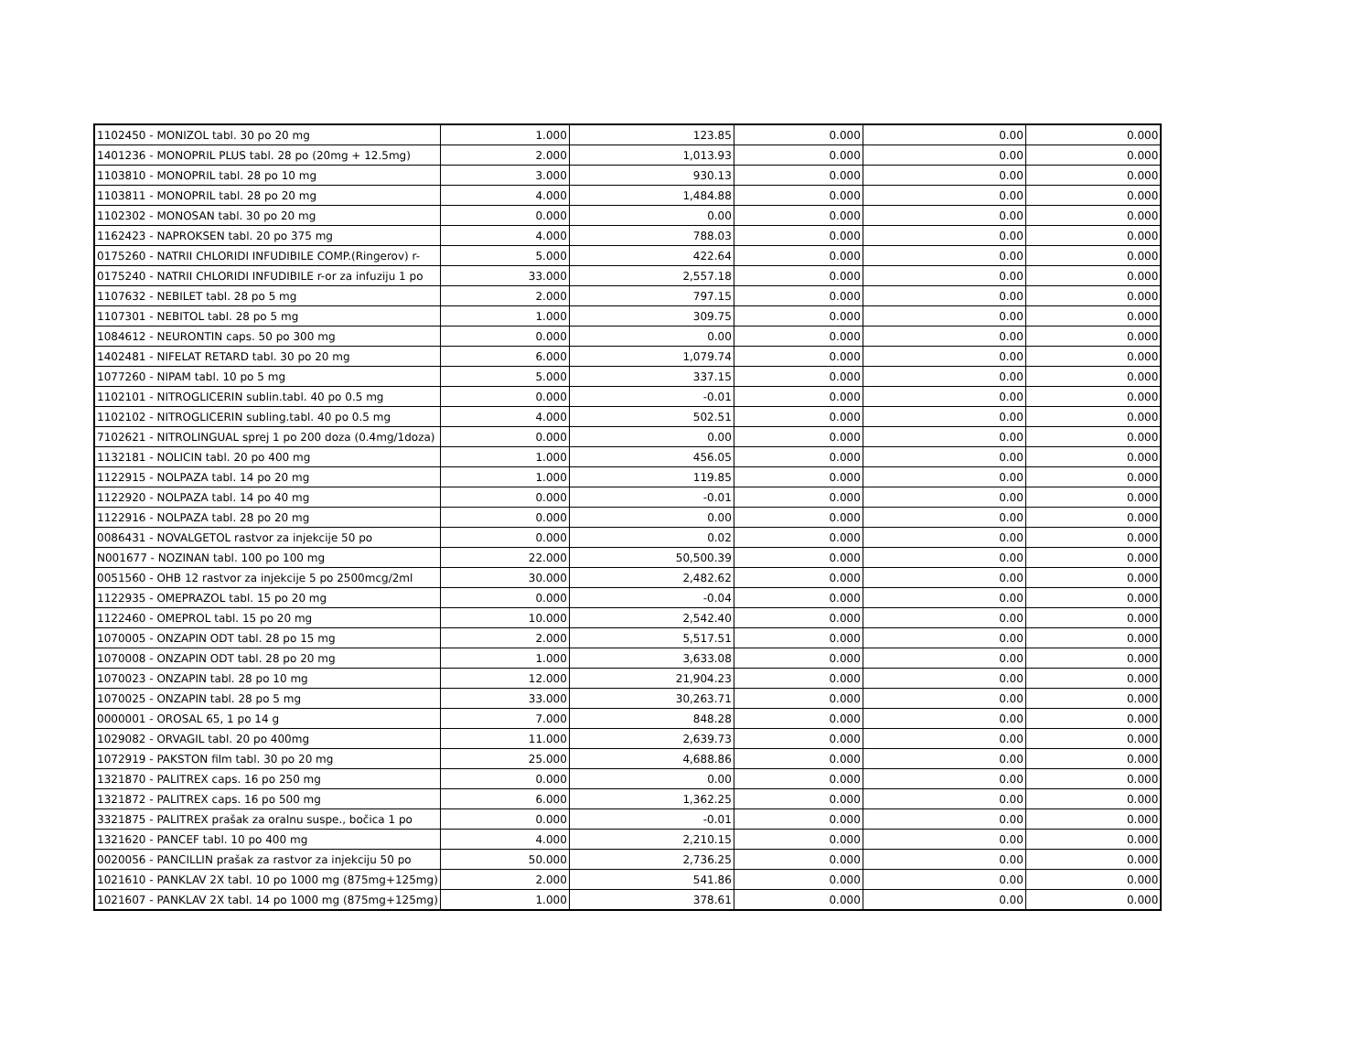| 1102450 - MONIZOL tabl. 30 po 20 mg | 1.000 | 123.85 | 0.000 | 0.00 | 0.000 |
| 1401236 - MONOPRIL PLUS tabl. 28 po (20mg + 12.5mg) | 2.000 | 1,013.93 | 0.000 | 0.00 | 0.000 |
| 1103810 - MONOPRIL tabl. 28 po 10 mg | 3.000 | 930.13 | 0.000 | 0.00 | 0.000 |
| 1103811 - MONOPRIL tabl. 28 po 20 mg | 4.000 | 1,484.88 | 0.000 | 0.00 | 0.000 |
| 1102302 - MONOSAN tabl. 30 po 20 mg | 0.000 | 0.00 | 0.000 | 0.00 | 0.000 |
| 1162423 - NAPROKSEN tabl. 20 po 375 mg | 4.000 | 788.03 | 0.000 | 0.00 | 0.000 |
| 0175260 - NATRII CHLORIDI INFUDIBILE COMP.(Ringerov) r- | 5.000 | 422.64 | 0.000 | 0.00 | 0.000 |
| 0175240 - NATRII CHLORIDI INFUDIBILE r-or za infuziju 1 po | 33.000 | 2,557.18 | 0.000 | 0.00 | 0.000 |
| 1107632 - NEBILET tabl. 28 po 5 mg | 2.000 | 797.15 | 0.000 | 0.00 | 0.000 |
| 1107301 - NEBITOL tabl. 28 po 5 mg | 1.000 | 309.75 | 0.000 | 0.00 | 0.000 |
| 1084612 - NEURONTIN caps. 50 po 300 mg | 0.000 | 0.00 | 0.000 | 0.00 | 0.000 |
| 1402481 - NIFELAT RETARD tabl. 30 po 20 mg | 6.000 | 1,079.74 | 0.000 | 0.00 | 0.000 |
| 1077260 - NIPAM tabl. 10 po 5 mg | 5.000 | 337.15 | 0.000 | 0.00 | 0.000 |
| 1102101 - NITROGLICERIN sublin.tabl. 40 po 0.5 mg | 0.000 | -0.01 | 0.000 | 0.00 | 0.000 |
| 1102102 - NITROGLICERIN subling.tabl. 40 po 0.5 mg | 4.000 | 502.51 | 0.000 | 0.00 | 0.000 |
| 7102621 - NITROLINGUAL sprej 1 po 200 doza (0.4mg/1doza) | 0.000 | 0.00 | 0.000 | 0.00 | 0.000 |
| 1132181 - NOLICIN tabl. 20 po 400 mg | 1.000 | 456.05 | 0.000 | 0.00 | 0.000 |
| 1122915 - NOLPAZA tabl. 14 po 20 mg | 1.000 | 119.85 | 0.000 | 0.00 | 0.000 |
| 1122920 - NOLPAZA tabl. 14 po 40 mg | 0.000 | -0.01 | 0.000 | 0.00 | 0.000 |
| 1122916 - NOLPAZA tabl. 28 po 20 mg | 0.000 | 0.00 | 0.000 | 0.00 | 0.000 |
| 0086431 - NOVALGETOL rastvor za injekcije 50 po | 0.000 | 0.02 | 0.000 | 0.00 | 0.000 |
| N001677 - NOZINAN tabl. 100 po 100 mg | 22.000 | 50,500.39 | 0.000 | 0.00 | 0.000 |
| 0051560 - OHB 12 rastvor za injekcije 5 po 2500mcg/2ml | 30.000 | 2,482.62 | 0.000 | 0.00 | 0.000 |
| 1122935 - OMEPRAZOL tabl. 15 po 20 mg | 0.000 | -0.04 | 0.000 | 0.00 | 0.000 |
| 1122460 - OMEPROL tabl. 15 po 20 mg | 10.000 | 2,542.40 | 0.000 | 0.00 | 0.000 |
| 1070005 - ONZAPIN ODT tabl. 28 po 15 mg | 2.000 | 5,517.51 | 0.000 | 0.00 | 0.000 |
| 1070008 - ONZAPIN ODT tabl. 28 po 20 mg | 1.000 | 3,633.08 | 0.000 | 0.00 | 0.000 |
| 1070023 - ONZAPIN tabl. 28 po 10 mg | 12.000 | 21,904.23 | 0.000 | 0.00 | 0.000 |
| 1070025 - ONZAPIN tabl. 28 po 5 mg | 33.000 | 30,263.71 | 0.000 | 0.00 | 0.000 |
| 0000001 - OROSAL 65, 1 po 14 g | 7.000 | 848.28 | 0.000 | 0.00 | 0.000 |
| 1029082 - ORVAGIL tabl. 20 po 400mg | 11.000 | 2,639.73 | 0.000 | 0.00 | 0.000 |
| 1072919 - PAKSTON film tabl. 30 po 20 mg | 25.000 | 4,688.86 | 0.000 | 0.00 | 0.000 |
| 1321870 - PALITREX caps. 16 po 250 mg | 0.000 | 0.00 | 0.000 | 0.00 | 0.000 |
| 1321872 - PALITREX caps. 16 po 500 mg | 6.000 | 1,362.25 | 0.000 | 0.00 | 0.000 |
| 3321875 - PALITREX prašak za oralnu suspe., bočica 1 po | 0.000 | -0.01 | 0.000 | 0.00 | 0.000 |
| 1321620 - PANCEF tabl. 10 po 400 mg | 4.000 | 2,210.15 | 0.000 | 0.00 | 0.000 |
| 0020056 - PANCILLIN prašak za rastvor za injekciju 50 po | 50.000 | 2,736.25 | 0.000 | 0.00 | 0.000 |
| 1021610 - PANKLAV 2X tabl. 10 po 1000 mg (875mg+125mg) | 2.000 | 541.86 | 0.000 | 0.00 | 0.000 |
| 1021607 - PANKLAV 2X tabl. 14 po 1000 mg (875mg+125mg) | 1.000 | 378.61 | 0.000 | 0.00 | 0.000 |